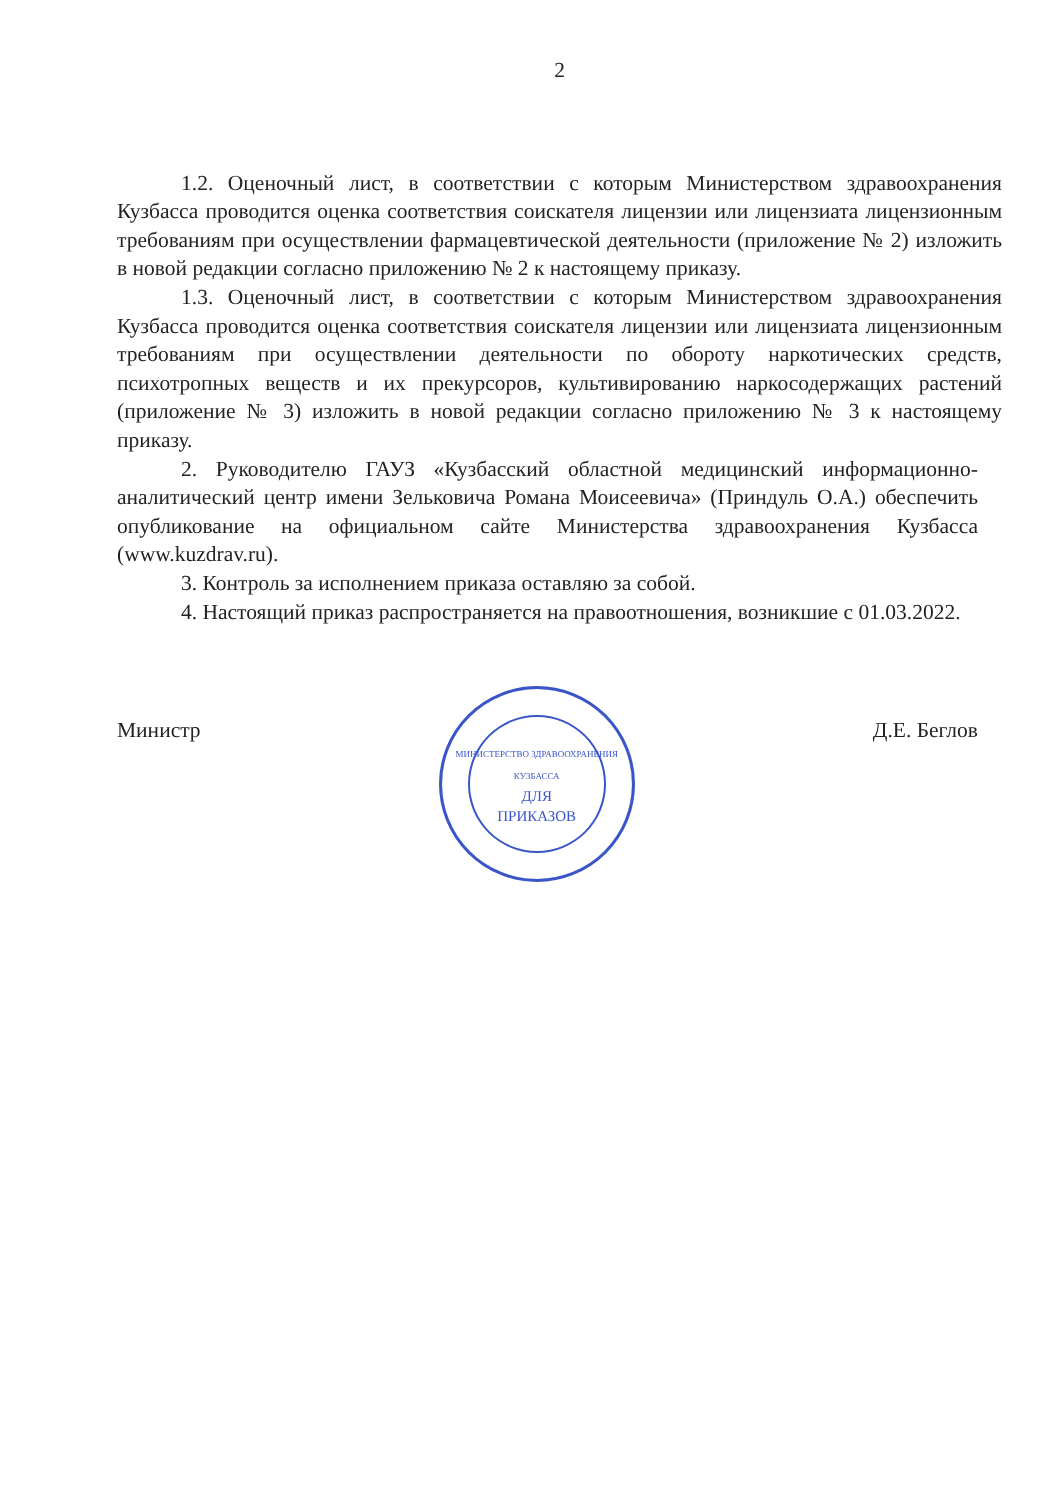2
1.2. Оценочный лист, в соответствии с которым Министерством здравоохранения Кузбасса проводится оценка соответствия соискателя лицензии или лицензиата лицензионным требованиям при осуществлении фармацевтической деятельности (приложение № 2) изложить в новой редакции согласно приложению № 2 к настоящему приказу.
1.3. Оценочный лист, в соответствии с которым Министерством здравоохранения Кузбасса проводится оценка соответствия соискателя лицензии или лицензиата лицензионным требованиям при осуществлении деятельности по обороту наркотических средств, психотропных веществ и их прекурсоров, культивированию наркосодержащих растений (приложение № 3) изложить в новой редакции согласно приложению № 3 к настоящему приказу.
2. Руководителю ГАУЗ «Кузбасский областной медицинский информационно-аналитический центр имени Зельковича Романа Моисеевича» (Приндуль О.А.) обеспечить опубликование на официальном сайте Министерства здравоохранения Кузбасса (www.kuzdrav.ru).
3. Контроль за исполнением приказа оставляю за собой.
4. Настоящий приказ распространяется на правоотношения, возникшие с 01.03.2022.
Министр
МИНИСТЕРСТВО ЗДРАВООХРАНЕНИЯ КУЗБАССА
ДЛЯ
ПРИКАЗОВ
Д.Е. Беглов